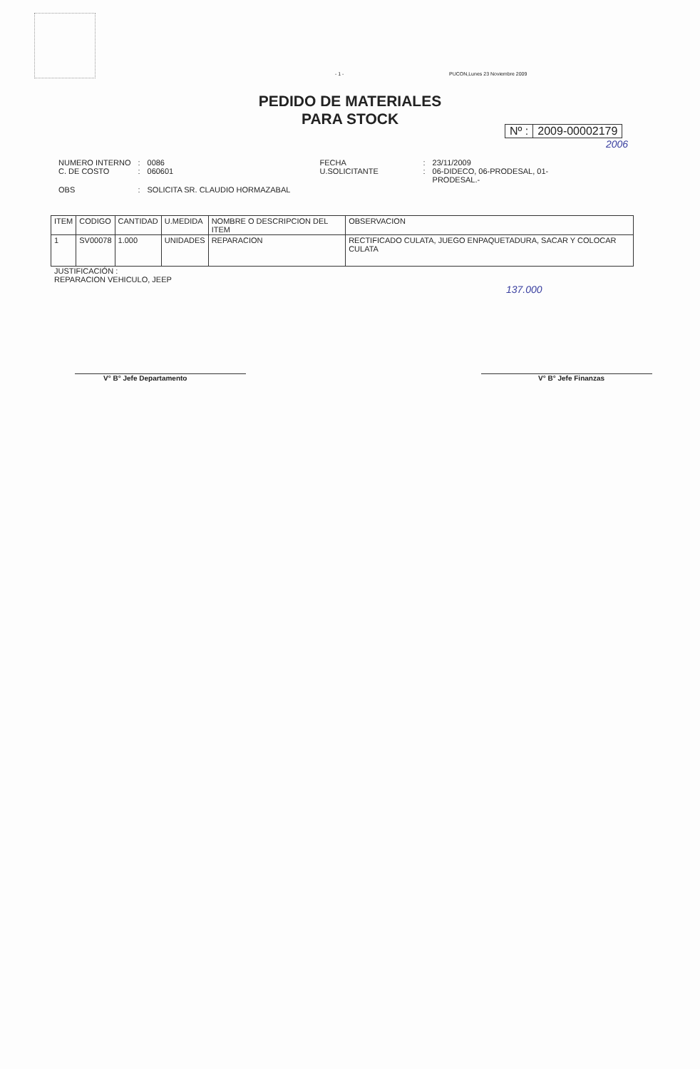- 1 - PUCON,Lunes 23 Noviembre 2009
PEDIDO DE MATERIALES
PARA STOCK
Nº : 2009-00002179
2006
| NUMERO INTERNO C. DE COSTO | : : | 0086 060601 |
| OBS | : | SOLICITA SR. CLAUDIO HORMAZABAL |
| FECHA U.SOLICITANTE | : : | 23/11/2009 06-DIDECO, 06-PRODESAL, 01- PRODESAL.- |
| ITEM | CODIGO | CANTIDAD | U.MEDIDA | NOMBRE O DESCRIPCION DEL ITEM | OBSERVACION |
| --- | --- | --- | --- | --- | --- |
| 1 | SV00078 | 1.000 | UNIDADES | REPARACION | RECTIFICADO CULATA, JUEGO ENPAQUETADURA, SACAR Y COLOCAR CULATA |
JUSTIFICACIÓN :
REPARACION VEHICULO, JEEP
137.000
V° B° Jefe Departamento V° B° Jefe Finanzas